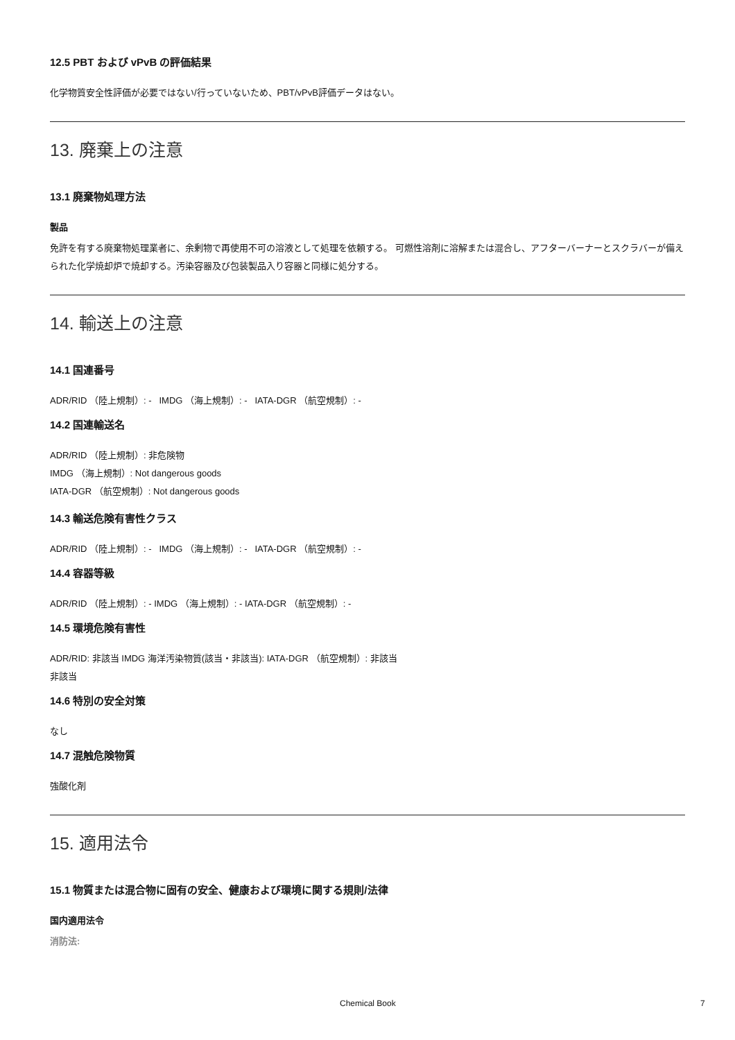12.5 PBT および vPvB の評価結果
化学物質安全性評価が必要ではない/行っていないため、PBT/vPvB評価データはない。
13. 廃棄上の注意
13.1 廃棄物処理方法
製品
免許を有する廃棄物処理業者に、余剰物で再使用不可の溶液として処理を依頼する。 可燃性溶剤に溶解または混合し、アフターバーナーとスクラバーが備えられた化学焼却炉で焼却する。汚染容器及び包装製品入り容器と同様に処分する。
14. 輸送上の注意
14.1 国連番号
ADR/RID （陸上規制）: - IMDG （海上規制）: - IATA-DGR （航空規制）: -
14.2 国連輸送名
ADR/RID （陸上規制）: 非危険物
IMDG （海上規制）: Not dangerous goods
IATA-DGR （航空規制）: Not dangerous goods
14.3 輸送危険有害性クラス
ADR/RID （陸上規制）: - IMDG （海上規制）: - IATA-DGR （航空規制）: -
14.4 容器等級
ADR/RID （陸上規制）: - IMDG （海上規制）: - IATA-DGR （航空規制）: -
14.5 環境危険有害性
ADR/RID: 非該当 IMDG 海洋汚染物質(該当・非該当): IATA-DGR （航空規制）: 非該当
非該当
14.6 特別の安全対策
なし
14.7 混触危険物質
強酸化剤
15. 適用法令
15.1 物質または混合物に固有の安全、健康および環境に関する規則/法律
国内適用法令
消防法:
Chemical Book 7